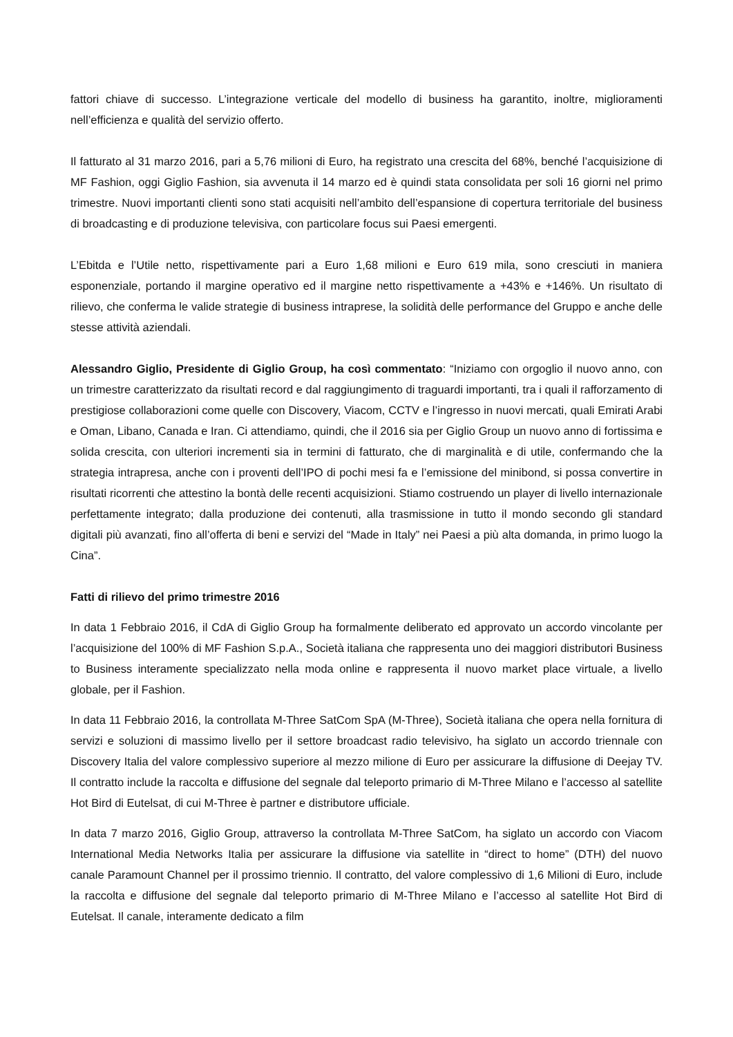fattori chiave di successo. L’integrazione verticale del modello di business ha garantito, inoltre, miglioramenti nell’efficienza e qualità del servizio offerto.
Il fatturato al 31 marzo 2016, pari a 5,76 milioni di Euro, ha registrato una crescita del 68%, benché l’acquisizione di MF Fashion, oggi Giglio Fashion, sia avvenuta il 14 marzo ed è quindi stata consolidata per soli 16 giorni nel primo trimestre. Nuovi importanti clienti sono stati acquisiti nell’ambito dell’espansione di copertura territoriale del business di broadcasting e di produzione televisiva, con particolare focus sui Paesi emergenti.
L’Ebitda e l’Utile netto, rispettivamente pari a Euro 1,68 milioni e Euro 619 mila, sono cresciuti in maniera esponenziale, portando il margine operativo ed il margine netto rispettivamente a +43% e +146%. Un risultato di rilievo, che conferma le valide strategie di business intraprese, la solidità delle performance del Gruppo e anche delle stesse attività aziendali.
Alessandro Giglio, Presidente di Giglio Group, ha così commentato: “Iniziamo con orgoglio il nuovo anno, con un trimestre caratterizzato da risultati record e dal raggiungimento di traguardi importanti, tra i quali il rafforzamento di prestigiose collaborazioni come quelle con Discovery, Viacom, CCTV e l’ingresso in nuovi mercati, quali Emirati Arabi e Oman, Libano, Canada e Iran. Ci attendiamo, quindi, che il 2016 sia per Giglio Group un nuovo anno di fortissima e solida crescita, con ulteriori incrementi sia in termini di fatturato, che di marginalità e di utile, confermando che la strategia intrapresa, anche con i proventi dell’IPO di pochi mesi fa e l’emissione del minibond, si possa convertire in risultati ricorrenti che attestino la bontà delle recenti acquisizioni. Stiamo costruendo un player di livello internazionale perfettamente integrato; dalla produzione dei contenuti, alla trasmissione in tutto il mondo secondo gli standard digitali più avanzati, fino all’offerta di beni e servizi del “Made in Italy” nei Paesi a più alta domanda, in primo luogo la Cina”.
Fatti di rilievo del primo trimestre 2016
In data 1 Febbraio 2016, il CdA di Giglio Group ha formalmente deliberato ed approvato un accordo vincolante per l’acquisizione del 100% di MF Fashion S.p.A., Società italiana che rappresenta uno dei maggiori distributori Business to Business interamente specializzato nella moda online e rappresenta il nuovo market place virtuale, a livello globale, per il Fashion.
In data 11 Febbraio 2016, la controllata M-Three SatCom SpA (M-Three), Società italiana che opera nella fornitura di servizi e soluzioni di massimo livello per il settore broadcast radio televisivo, ha siglato un accordo triennale con Discovery Italia del valore complessivo superiore al mezzo milione di Euro per assicurare la diffusione di Deejay TV. Il contratto include la raccolta e diffusione del segnale dal teleporto primario di M-Three Milano e l’accesso al satellite Hot Bird di Eutelsat, di cui M-Three è partner e distributore ufficiale.
In data 7 marzo 2016, Giglio Group, attraverso la controllata M-Three SatCom, ha siglato un accordo con Viacom International Media Networks Italia per assicurare la diffusione via satellite in “direct to home” (DTH) del nuovo canale Paramount Channel per il prossimo triennio. Il contratto, del valore complessivo di 1,6 Milioni di Euro, include la raccolta e diffusione del segnale dal teleporto primario di M-Three Milano e l’accesso al satellite Hot Bird di Eutelsat. Il canale, interamente dedicato a film